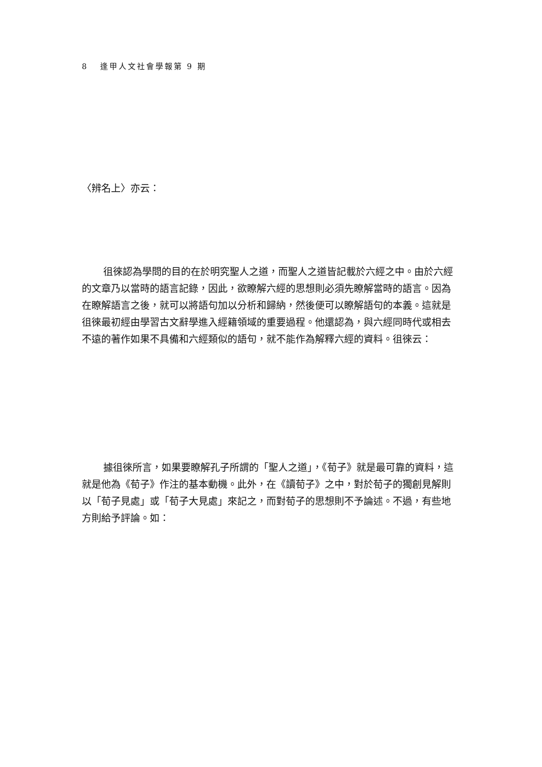8 逢甲人文社會學報第 9 期
〈辨名上〉亦云：
徂徠認為學問的目的在於明究聖人之道，而聖人之道皆記載於六經之中。由於六經的文章乃以當時的語言記錄，因此，欲瞭解六經的思想則必須先瞭解當時的語言。因為在瞭解語言之後，就可以將語句加以分析和歸納，然後便可以瞭解語句的本義。這就是徂徠最初經由學習古文辭學進入經籍領域的重要過程。他還認為，與六經同時代或相去不遠的著作如果不具備和六經類似的語句，就不能作為解釋六經的資料。徂徠云：
據徂徠所言，如果要瞭解孔子所謂的「聖人之道」，《荀子》就是最可靠的資料，這就是他為《荀子》作注的基本動機。此外，在《讀荀子》之中，對於荀子的獨創見解則以「荀子見處」或「荀子大見處」來記之，而對荀子的思想則不予論述。不過，有些地方則給予評論。如：